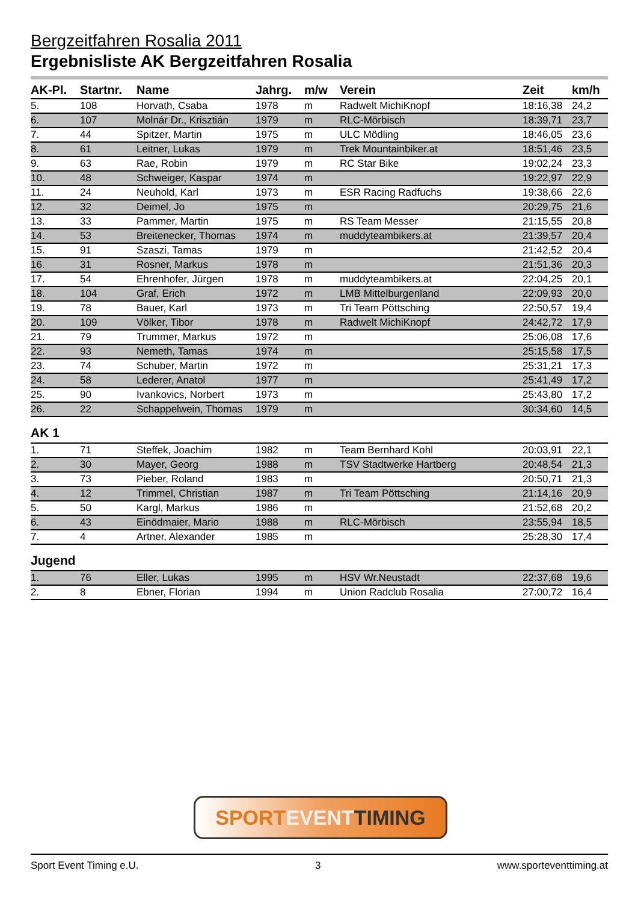Bergzeitfahren Rosalia 2011
Ergebnisliste AK Bergzeitfahren Rosalia
| AK-Pl. | Startnr. | Name | Jahrg. | m/w | Verein | Zeit | km/h |
| --- | --- | --- | --- | --- | --- | --- | --- |
| 5. | 108 | Horvath, Csaba | 1978 | m | Radwelt MichiKnopf | 18:16,38 | 24,2 |
| 6. | 107 | Molnár Dr., Krisztián | 1979 | m | RLC-Mörbisch | 18:39,71 | 23,7 |
| 7. | 44 | Spitzer, Martin | 1975 | m | ULC Mödling | 18:46,05 | 23,6 |
| 8. | 61 | Leitner, Lukas | 1979 | m | Trek Mountainbiker.at | 18:51,46 | 23,5 |
| 9. | 63 | Rae, Robin | 1979 | m | RC Star Bike | 19:02,24 | 23,3 |
| 10. | 48 | Schweiger, Kaspar | 1974 | m | | 19:22,97 | 22,9 |
| 11. | 24 | Neuhold, Karl | 1973 | m | ESR Racing Radfuchs | 19:38,66 | 22,6 |
| 12. | 32 | Deimel, Jo | 1975 | m | | 20:29,75 | 21,6 |
| 13. | 33 | Pammer, Martin | 1975 | m | RS Team Messer | 21:15,55 | 20,8 |
| 14. | 53 | Breitenecker, Thomas | 1974 | m | muddyteambikers.at | 21:39,57 | 20,4 |
| 15. | 91 | Szaszi, Tamas | 1979 | m | | 21:42,52 | 20,4 |
| 16. | 31 | Rosner, Markus | 1978 | m | | 21:51,36 | 20,3 |
| 17. | 54 | Ehrenhofer, Jürgen | 1978 | m | muddyteambikers.at | 22:04,25 | 20,1 |
| 18. | 104 | Graf, Erich | 1972 | m | LMB Mittelburgenland | 22:09,93 | 20,0 |
| 19. | 78 | Bauer, Karl | 1973 | m | Tri Team Pöttsching | 22:50,57 | 19,4 |
| 20. | 109 | Völker, Tibor | 1978 | m | Radwelt MichiKnopf | 24:42,72 | 17,9 |
| 21. | 79 | Trummer, Markus | 1972 | m | | 25:06,08 | 17,6 |
| 22. | 93 | Nemeth, Tamas | 1974 | m | | 25:15,58 | 17,5 |
| 23. | 74 | Schuber, Martin | 1972 | m | | 25:31,21 | 17,3 |
| 24. | 58 | Lederer, Anatol | 1977 | m | | 25:41,49 | 17,2 |
| 25. | 90 | Ivankovics, Norbert | 1973 | m | | 25:43,80 | 17,2 |
| 26. | 22 | Schappelwein, Thomas | 1979 | m | | 30:34,60 | 14,5 |
| AK 1 | | | | | | | |
| 1. | 71 | Steffek, Joachim | 1982 | m | Team Bernhard Kohl | 20:03,91 | 22,1 |
| 2. | 30 | Mayer, Georg | 1988 | m | TSV Stadtwerke Hartberg | 20:48,54 | 21,3 |
| 3. | 73 | Pieber, Roland | 1983 | m | | 20:50,71 | 21,3 |
| 4. | 12 | Trimmel, Christian | 1987 | m | Tri Team Pöttsching | 21:14,16 | 20,9 |
| 5. | 50 | Kargl, Markus | 1986 | m | | 21:52,68 | 20,2 |
| 6. | 43 | Einödmaier, Mario | 1988 | m | RLC-Mörbisch | 23:55,94 | 18,5 |
| 7. | 4 | Artner, Alexander | 1985 | m | | 25:28,30 | 17,4 |
| Jugend | | | | | | | |
| 1. | 76 | Eller, Lukas | 1995 | m | HSV Wr.Neustadt | 22:37,68 | 19,6 |
| 2. | 8 | Ebner, Florian | 1994 | m | Union Radclub Rosalia | 27:00,72 | 16,4 |
SPORTEVENT TIMING
Sport Event Timing e.U. 3 www.sporteventtiming.at